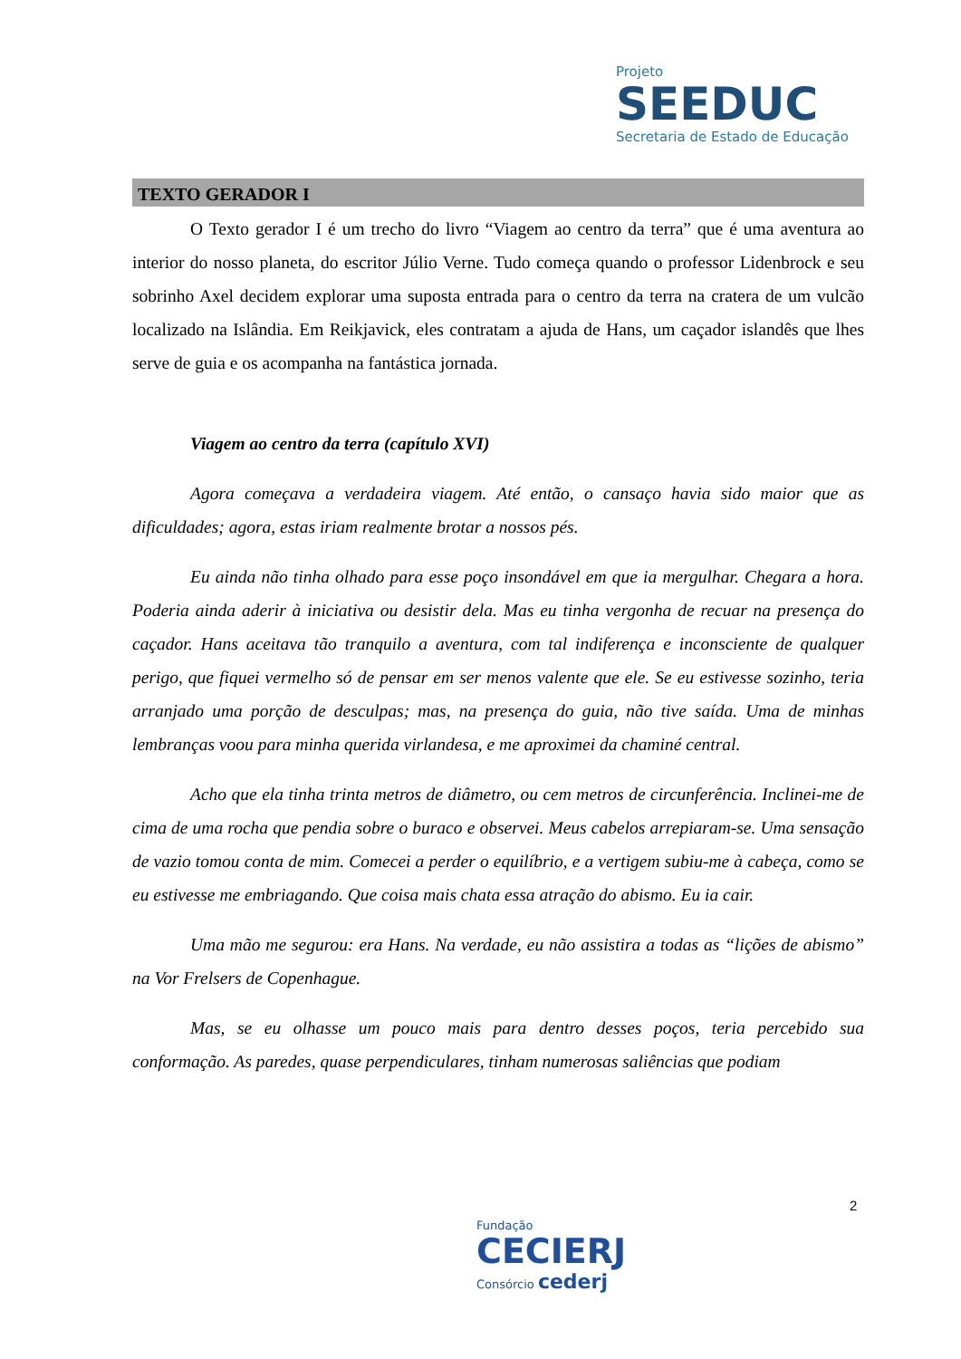Projeto
SEEDUC
Secretaria de Estado de Educação
TEXTO GERADOR I
O Texto gerador I é um trecho do livro “Viagem ao centro da terra” que é uma aventura ao interior do nosso planeta, do escritor Júlio Verne. Tudo começa quando o professor Lidenbrock e seu sobrinho Axel decidem explorar uma suposta entrada para o centro da terra na cratera de um vulcão localizado na Islândia. Em Reikjavick, eles contratam a ajuda de Hans, um caçador islandês que lhes serve de guia e os acompanha na fantástica jornada.
Viagem ao centro da terra (capítulo XVI)
Agora começava a verdadeira viagem. Até então, o cansaço havia sido maior que as dificuldades; agora, estas iriam realmente brotar a nossos pés.
Eu ainda não tinha olhado para esse poço insondável em que ia mergulhar. Chegara a hora. Poderia ainda aderir à iniciativa ou desistir dela. Mas eu tinha vergonha de recuar na presença do caçador. Hans aceitava tão tranquilo a aventura, com tal indiferença e inconsciente de qualquer perigo, que fiquei vermelho só de pensar em ser menos valente que ele. Se eu estivesse sozinho, teria arranjado uma porção de desculpas; mas, na presença do guia, não tive saída. Uma de minhas lembranças voou para minha querida virlandesa, e me aproximei da chaminé central.
Acho que ela tinha trinta metros de diâmetro, ou cem metros de circunferência. Inclinei-me de cima de uma rocha que pendia sobre o buraco e observei. Meus cabelos arrepiaram-se. Uma sensação de vazio tomou conta de mim. Comecei a perder o equilíbrio, e a vertigem subiu-me à cabeça, como se eu estivesse me embriagando. Que coisa mais chata essa atração do abismo. Eu ia cair.
Uma mão me segurou: era Hans. Na verdade, eu não assistira a todas as “lições de abismo” na Vor Frelsers de Copenhague.
Mas, se eu olhasse um pouco mais para dentro desses poços, teria percebido sua conformação. As paredes, quase perpendiculares, tinham numerosas saliências que podiam
2
Fundação
CECIERJ
Consórcio cederj